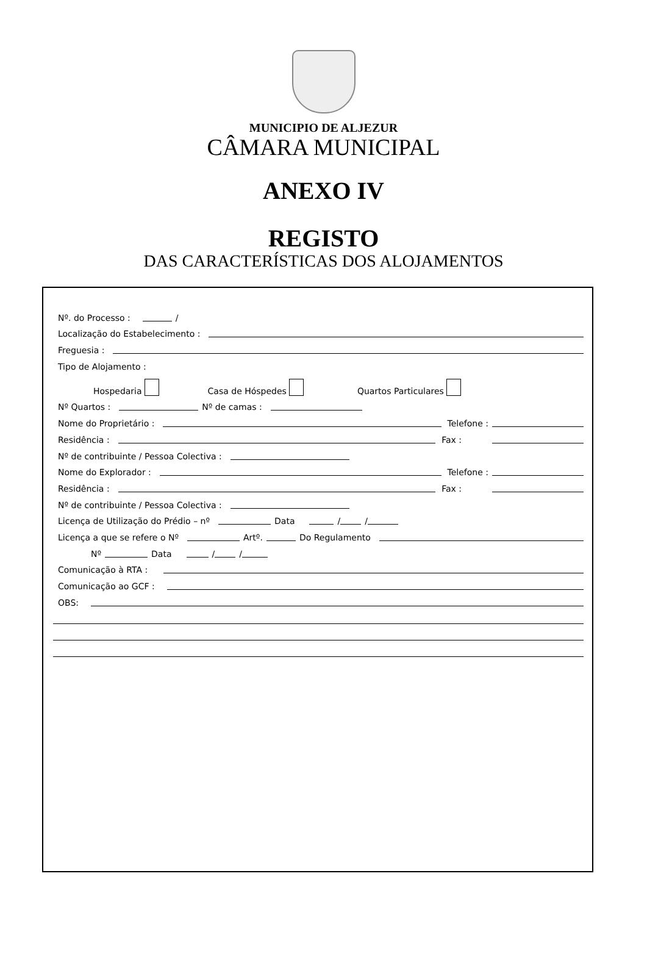MUNICIPIO DE ALJEZUR
CÂMARA MUNICIPAL
ANEXO IV
REGISTO
DAS CARACTERÍSTICAS DOS ALOJAMENTOS
Nº. do Processo : /
Localização do Estabelecimento :
Freguesia :
Tipo de Alojamento :
Hospedaria Casa de Hóspedes Quartos Particulares
Nº Quartos : Nº de camas :
Nome do Proprietário : Telefone :
Residência : Fax :
Nº de contribuinte / Pessoa Colectiva :
Nome do Explorador : Telefone :
Residência : Fax :
Nº de contribuinte / Pessoa Colectiva :
Licença de Utilização do Prédio – nº Data / /
Licença a que se refere o Nº Artº. Do Regulamento
Nº Data / /
Comunicação à RTA :
Comunicação ao GCF :
OBS: